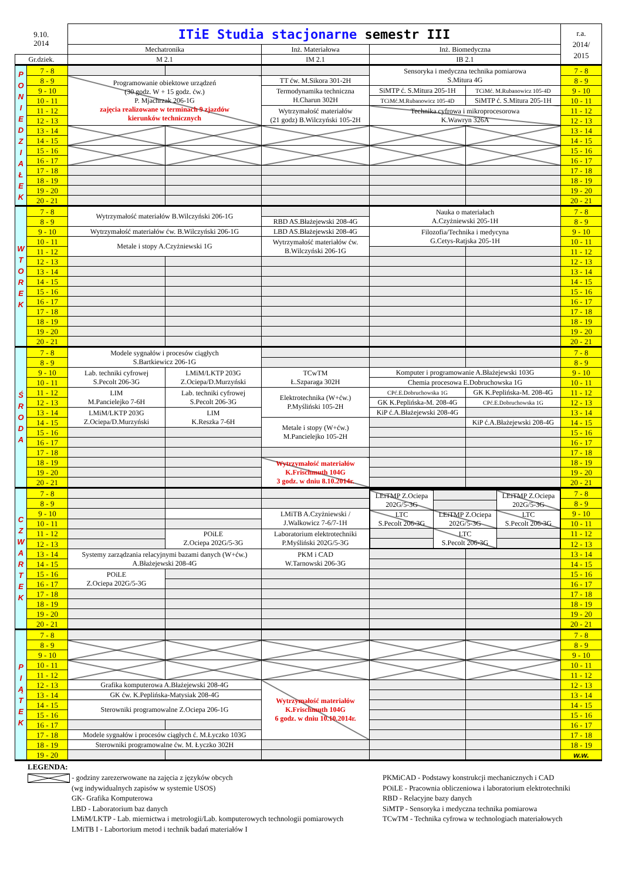| 9.10. 2014 | | ITiE Studia stacjonarne semestr III | | | | | r.a. 2014/ 2015 |
| --- | --- | --- | --- | --- | --- | --- | --- |
| | | Mechatronika | | Inż. Materiałowa | Inż. Biomedyczna | | |
| Gr.dziek. | | M 2.1 | | IM 2.1 | IB 2.1 | | |
| P O N I E D Z I A Ł E K | 7 - 8 | | | | Sensoryka i medyczna technika pomiarowa S.Mitura 4G | | 7 - 8 |
| | 8 - 9 | Programowanie obiektowe urządzeń (30 godz. W + 15 godz. ćw.) P. Mjachrzak 206-1G zajęcia realizowane w terminach 9 zjazdów kierunków technicznych | | TT ćw. M.Sikora 301-2H | | | 8 - 9 |
| | 9 - 10 | | | Termodynamika techniczna H.Charun 302H | SiMTP ć. S.Mitura 205-1H | TCiMć. M.Rubanowicz 105-4D | 9 - 10 |
| | 10 - 11 | | | | TCiMć.M.Rubanowicz 105-4D | SiMTP ć. S.Mitura 205-1H | 10 - 11 |
| | 11 - 12 | | | Wytrzymałość materiałów (21 godz) B.Wilczyński 105-2H | Technika cyfrowa i mikroprocesorowa K.Wawryn 326A | | 11 - 12 |
| | 12 - 13 | | | | | | 12 - 13 |
| | 13 - 14 | | | | | | 13 - 14 |
| | 14 - 15 | | | | | | 14 - 15 |
| | 15 - 16 | | | | | | 15 - 16 |
| | 16 - 17 | | | | | | 16 - 17 |
| | 17 - 18 | | | | | | 17 - 18 |
| | 18 - 19 | | | | | | 18 - 19 |
| | 19 - 20 | | | | | | 19 - 20 |
| | 20 - 21 | | | | | | 20 - 21 |
| W T O R E K | 7 - 8 | Wytrzymałość materiałów B.Wilczyński 206-1G | | | Nauka o materiałach A.Czyżniewski 205-1H | | 7 - 8 |
| | 8 - 9 | | | RBD AS.Błażejewski 208-4G | | | 8 - 9 |
| | 9 - 10 | Wytrzymałość materiałów ćw. B.Wilczyński 206-1G | | LBD AS.Błażejewski 208-4G | Filozofia/Technika i medycyna G.Cetys-Ratjska 205-1H | | 9 - 10 |
| | 10 - 11 | Metale i stopy A.Czyżniewski 1G | | Wytrzymałość materiałów ćw. B.Wilczyński 206-1G | | | 10 - 11 |
| | 11 - 12 | | | | | | 11 - 12 |
| | 12 - 13 | | | | | | 12 - 13 |
| | 13 - 14 | | | | | | 13 - 14 |
| | 14 - 15 | | | | | | 14 - 15 |
| | 15 - 16 | | | | | | 15 - 16 |
| | 16 - 17 | | | | | | 16 - 17 |
| | 17 - 18 | | | | | | 17 - 18 |
| | 18 - 19 | | | | | | 18 - 19 |
| | 19 - 20 | | | | | | 19 - 20 |
| | 20 - 21 | | | | | | 20 - 21 |
| Ś R O D A | 7 - 8 | Modele sygnałów i procesów ciągłych S.Bartkiewicz 206-1G | | | | | 7 - 8 |
| | 8 - 9 | | | | | | 8 - 9 |
| | 9 - 10 | Lab. techniki cyfrowej S.Pecolt 206-3G | LMiM/LKTP 203G Z.Ociepa/D.Murzyński | TCwTM Ł.Szparaga 302H | Komputer i programowanie A.Błażejewski 103G | | 9 - 10 |
| | 10 - 11 | | | | Chemia procesowa E.Dobruchowska 1G | | 10 - 11 |
| | 11 - 12 | LIM M.Pancielejko 7-6H | Lab. techniki cyfrowej S.Pecolt 206-3G | Elektrotechnika (W+ćw.) P.Myśliński 105-2H | CPć.E.Dobruchowska 1G | GK K.Peplińska-M. 208-4G | 11 - 12 |
| | 12 - 13 | | | | GK K.Peplińska-M. 208-4G | CPć.E.Dobruchowska 1G | 12 - 13 |
| | 13 - 14 | LMiM/LKTP 203G Z.Ociepa/D.Murzyński | LIM K.Reszka 7-6H | | KiP ć.A.Błażejewski 208-4G | | 13 - 14 |
| | 14 - 15 | | | Metale i stopy (W+ćw.) M.Pancielejko 105-2H | | KiP ć.A.Błażejewski 208-4G | 14 - 15 |
| | 15 - 16 | | | | | | 15 - 16 |
| | 16 - 17 | | | | | | 16 - 17 |
| | 17 - 18 | | | | | | 17 - 18 |
| | 18 - 19 | | | Wytrzymałość materiałów K.Frischmuth 104G 3 godz. w dniu 8.10.2014r. | | | 18 - 19 |
| | 19 - 20 | | | | | | 19 - 20 |
| | 20 - 21 | | | | | | 20 - 21 |
| C Z W A R T E K | 7 - 8 | | | | / LEiTMP Z.Ociepa 202G/5-3G / / LEiTMP Z.Ociepa 202G/5-3G / / LTC S.Pecolt 206-3G / LEiTMP Z.Ociepa 202G/5-3G / LTC S.Pecolt 206-3G / / / LTC S.Pecolt 206-3G / / | | 7 - 8 |
| | 8 - 9 | | | | | | 8 - 9 |
| | 9 - 10 | | | LMiTB A.Czyżniewski / J.Walkowicz 7-6/7-1H | | | 9 - 10 |
| | 10 - 11 | | | | | | 10 - 11 |
| | 11 - 12 | | POiLE Z.Ociepa 202G/5-3G | Laboratorium elektrotechniki P.Myśliński 202G/5-3G | | | 11 - 12 |
| | 12 - 13 | | | | | | 12 - 13 |
| | 13 - 14 | Systemy zarządzania relacyjnymi bazami danych (W+ćw.) A.Błażejewski 208-4G | | PKM i CAD W.Tarnowski 206-3G | | | 13 - 14 |
| | 14 - 15 | | | | | | 14 - 15 |
| | 15 - 16 | POiLE Z.Ociepa 202G/5-3G | | | | | 15 - 16 |
| | 16 - 17 | | | | | | 16 - 17 |
| | 17 - 18 | | | | | | 17 - 18 |
| | 18 - 19 | | | | | | 18 - 19 |
| | 19 - 20 | | | | | | 19 - 20 |
| | 20 - 21 | | | | | | 20 - 21 |
| P I Ą T E K | 7 - 8 | | | | | | 7 - 8 |
| | 8 - 9 | | | | | | 8 - 9 |
| | 9 - 10 | | | | | | 9 - 10 |
| | 10 - 11 | | | | | | 10 - 11 |
| | 11 - 12 | | | | | | 11 - 12 |
| | 12 - 13 | Grafika komputerowa A.Błażejewski 208-4G | | Wytrzymałość materiałów K.Frischmuth 104G 6 godz. w dniu 10.10.2014r. | | | 12 - 13 |
| | 13 - 14 | GK ćw. K.Peplińska-Matysiak 208-4G | | | | | 13 - 14 |
| | 14 - 15 | Sterowniki programowalne Z.Ociepa 206-1G | | | | | 14 - 15 |
| | 15 - 16 | | | | | | 15 - 16 |
| | 16 - 17 | | | | | | 16 - 17 |
| | 17 - 18 | Modele sygnałów i procesów ciągłych ć. M.Łyczko 103G | | | | | 17 - 18 |
| | 18 - 19 | Sterowniki programowalne ćw. M. Łyczko 302H | | | | | 18 - 19 |
| | 19 - 20 | | | | | | w.w. |
LEGENDA:
- godziny zarezerwowane na zajęcia z języków obcych
(wg indywidualnych zapisów w systemie USOS)
GK- Grafika Komputerowa
LBD - Laboratorium baz danych
LMiM/LKTP - Lab. miernictwa i metrologii/Lab. komputerowych technologii pomiarowych
LMiTB I - Labortorium metod i technik badań materiałów I
PKMiCAD - Podstawy konstrukcji mechanicznych i CAD
POiLE - Pracownia obliczeniowa i laboratorium elektrotechniki
RBD - Relacyjne bazy danych
SiMTP - Sensoryka i medyczna technika pomiarowa
TCwTM - Technika cyfrowa w technologiach materiałowych